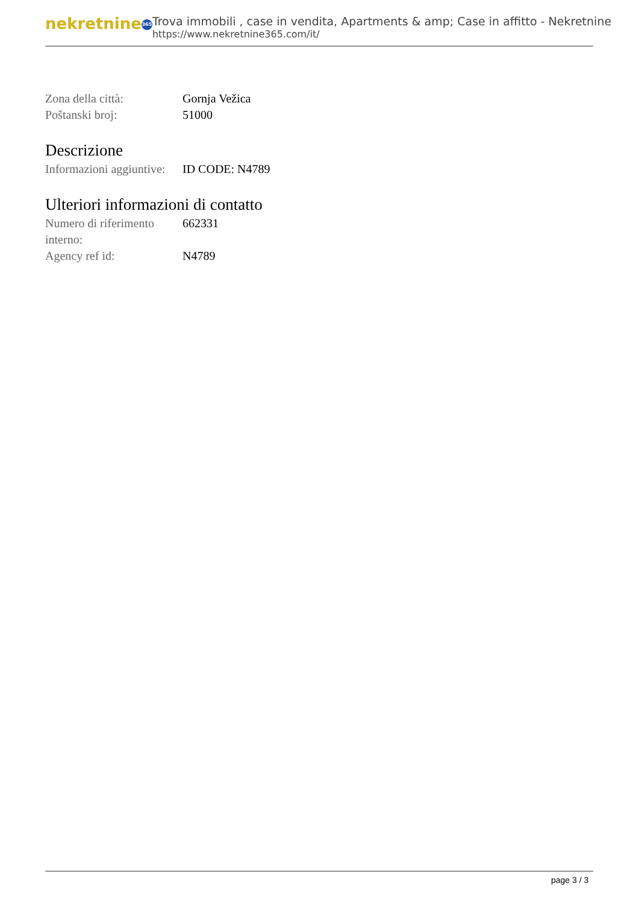nekretnine 365
Trova immobili , case in vendita, Apartments & amp; Case in affitto - Nekretnine
https://www.nekretnine365.com/it/
| Zona della città: | Gornja Vežica |
| Poštanski broj: | 51000 |
Descrizione
| Informazioni aggiuntive: | ID CODE: N4789 |
Ulteriori informazioni di contatto
| Numero di riferimento interno: | 662331 |
| Agency ref id: | N4789 |
page 3 / 3